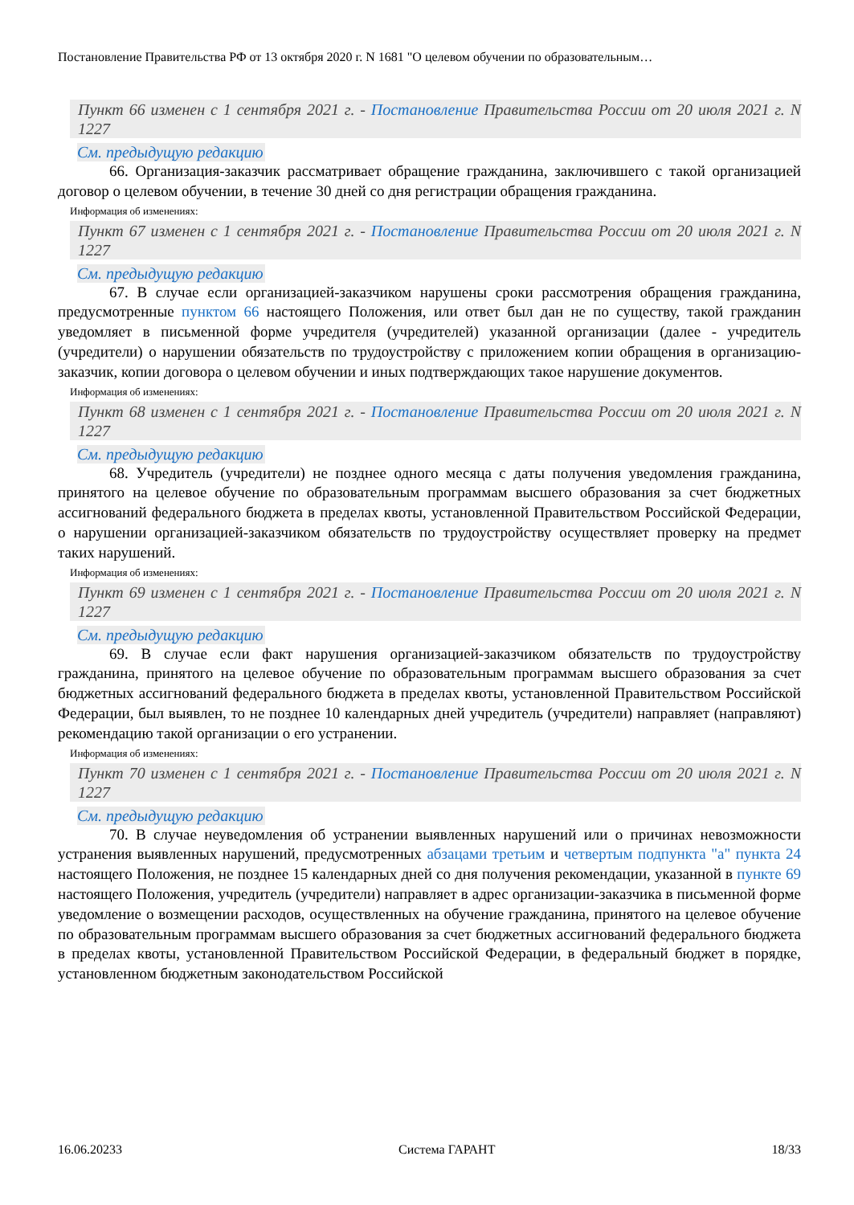Постановление Правительства РФ от 13 октября 2020 г. N 1681 "О целевом обучении по образовательным…
Пункт 66 изменен с 1 сентября 2021 г. - Постановление Правительства России от 20 июля 2021 г. N 1227
См. предыдущую редакцию
66. Организация-заказчик рассматривает обращение гражданина, заключившего с такой организацией договор о целевом обучении, в течение 30 дней со дня регистрации обращения гражданина.
Информация об изменениях:
Пункт 67 изменен с 1 сентября 2021 г. - Постановление Правительства России от 20 июля 2021 г. N 1227
См. предыдущую редакцию
67. В случае если организацией-заказчиком нарушены сроки рассмотрения обращения гражданина, предусмотренные пунктом 66 настоящего Положения, или ответ был дан не по существу, такой гражданин уведомляет в письменной форме учредителя (учредителей) указанной организации (далее - учредитель (учредители) о нарушении обязательств по трудоустройству с приложением копии обращения в организацию-заказчик, копии договора о целевом обучении и иных подтверждающих такое нарушение документов.
Информация об изменениях:
Пункт 68 изменен с 1 сентября 2021 г. - Постановление Правительства России от 20 июля 2021 г. N 1227
См. предыдущую редакцию
68. Учредитель (учредители) не позднее одного месяца с даты получения уведомления гражданина, принятого на целевое обучение по образовательным программам высшего образования за счет бюджетных ассигнований федерального бюджета в пределах квоты, установленной Правительством Российской Федерации, о нарушении организацией-заказчиком обязательств по трудоустройству осуществляет проверку на предмет таких нарушений.
Информация об изменениях:
Пункт 69 изменен с 1 сентября 2021 г. - Постановление Правительства России от 20 июля 2021 г. N 1227
См. предыдущую редакцию
69. В случае если факт нарушения организацией-заказчиком обязательств по трудоустройству гражданина, принятого на целевое обучение по образовательным программам высшего образования за счет бюджетных ассигнований федерального бюджета в пределах квоты, установленной Правительством Российской Федерации, был выявлен, то не позднее 10 календарных дней учредитель (учредители) направляет (направляют) рекомендацию такой организации о его устранении.
Информация об изменениях:
Пункт 70 изменен с 1 сентября 2021 г. - Постановление Правительства России от 20 июля 2021 г. N 1227
См. предыдущую редакцию
70. В случае неуведомления об устранении выявленных нарушений или о причинах невозможности устранения выявленных нарушений, предусмотренных абзацами третьим и четвертым подпункта "а" пункта 24 настоящего Положения, не позднее 15 календарных дней со дня получения рекомендации, указанной в пункте 69 настоящего Положения, учредитель (учредители) направляет в адрес организации-заказчика в письменной форме уведомление о возмещении расходов, осуществленных на обучение гражданина, принятого на целевое обучение по образовательным программам высшего образования за счет бюджетных ассигнований федерального бюджета в пределах квоты, установленной Правительством Российской Федерации, в федеральный бюджет в порядке, установленном бюджетным законодательством Российской
16.06.20233 Система ГАРАНТ 18/33